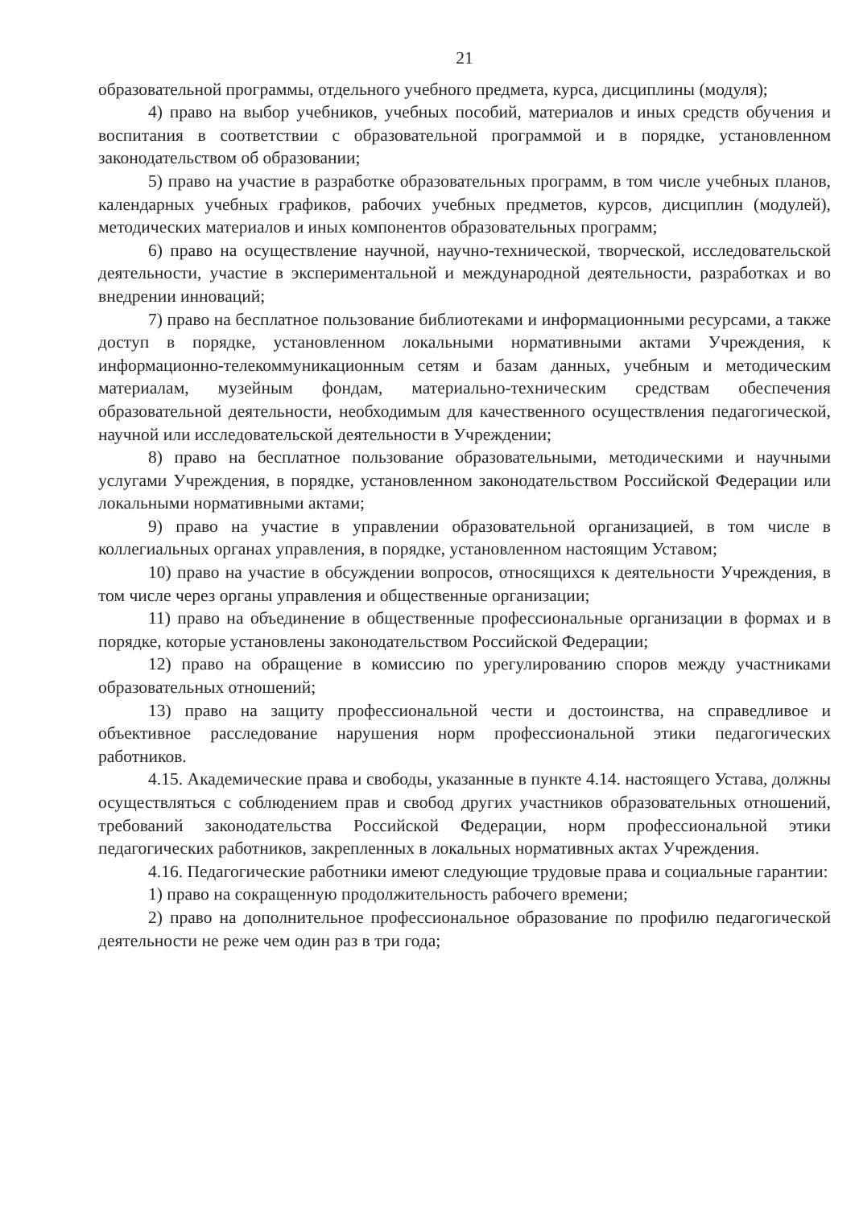21
образовательной программы, отдельного учебного предмета, курса, дисциплины (модуля);
4) право на выбор учебников, учебных пособий, материалов и иных средств обучения и воспитания в соответствии с образовательной программой и в порядке, установленном законодательством об образовании;
5) право на участие в разработке образовательных программ, в том числе учебных планов, календарных учебных графиков, рабочих учебных предметов, курсов, дисциплин (модулей), методических материалов и иных компонентов образовательных программ;
6) право на осуществление научной, научно-технической, творческой, исследовательской деятельности, участие в экспериментальной и международной деятельности, разработках и во внедрении инноваций;
7) право на бесплатное пользование библиотеками и информационными ресурсами, а также доступ в порядке, установленном локальными нормативными актами Учреждения, к информационно-телекоммуникационным сетям и базам данных, учебным и методическим материалам, музейным фондам, материально-техническим средствам обеспечения образовательной деятельности, необходимым для качественного осуществления педагогической, научной или исследовательской деятельности в Учреждении;
8) право на бесплатное пользование образовательными, методическими и научными услугами Учреждения, в порядке, установленном законодательством Российской Федерации или локальными нормативными актами;
9) право на участие в управлении образовательной организацией, в том числе в коллегиальных органах управления, в порядке, установленном настоящим Уставом;
10) право на участие в обсуждении вопросов, относящихся к деятельности Учреждения, в том числе через органы управления и общественные организации;
11) право на объединение в общественные профессиональные организации в формах и в порядке, которые установлены законодательством Российской Федерации;
12) право на обращение в комиссию по урегулированию споров между участниками образовательных отношений;
13) право на защиту профессиональной чести и достоинства, на справедливое и объективное расследование нарушения норм профессиональной этики педагогических работников.
4.15. Академические права и свободы, указанные в пункте 4.14. настоящего Устава, должны осуществляться с соблюдением прав и свобод других участников образовательных отношений, требований законодательства Российской Федерации, норм профессиональной этики педагогических работников, закрепленных в локальных нормативных актах Учреждения.
4.16. Педагогические работники имеют следующие трудовые права и социальные гарантии:
1) право на сокращенную продолжительность рабочего времени;
2) право на дополнительное профессиональное образование по профилю педагогической деятельности не реже чем один раз в три года;